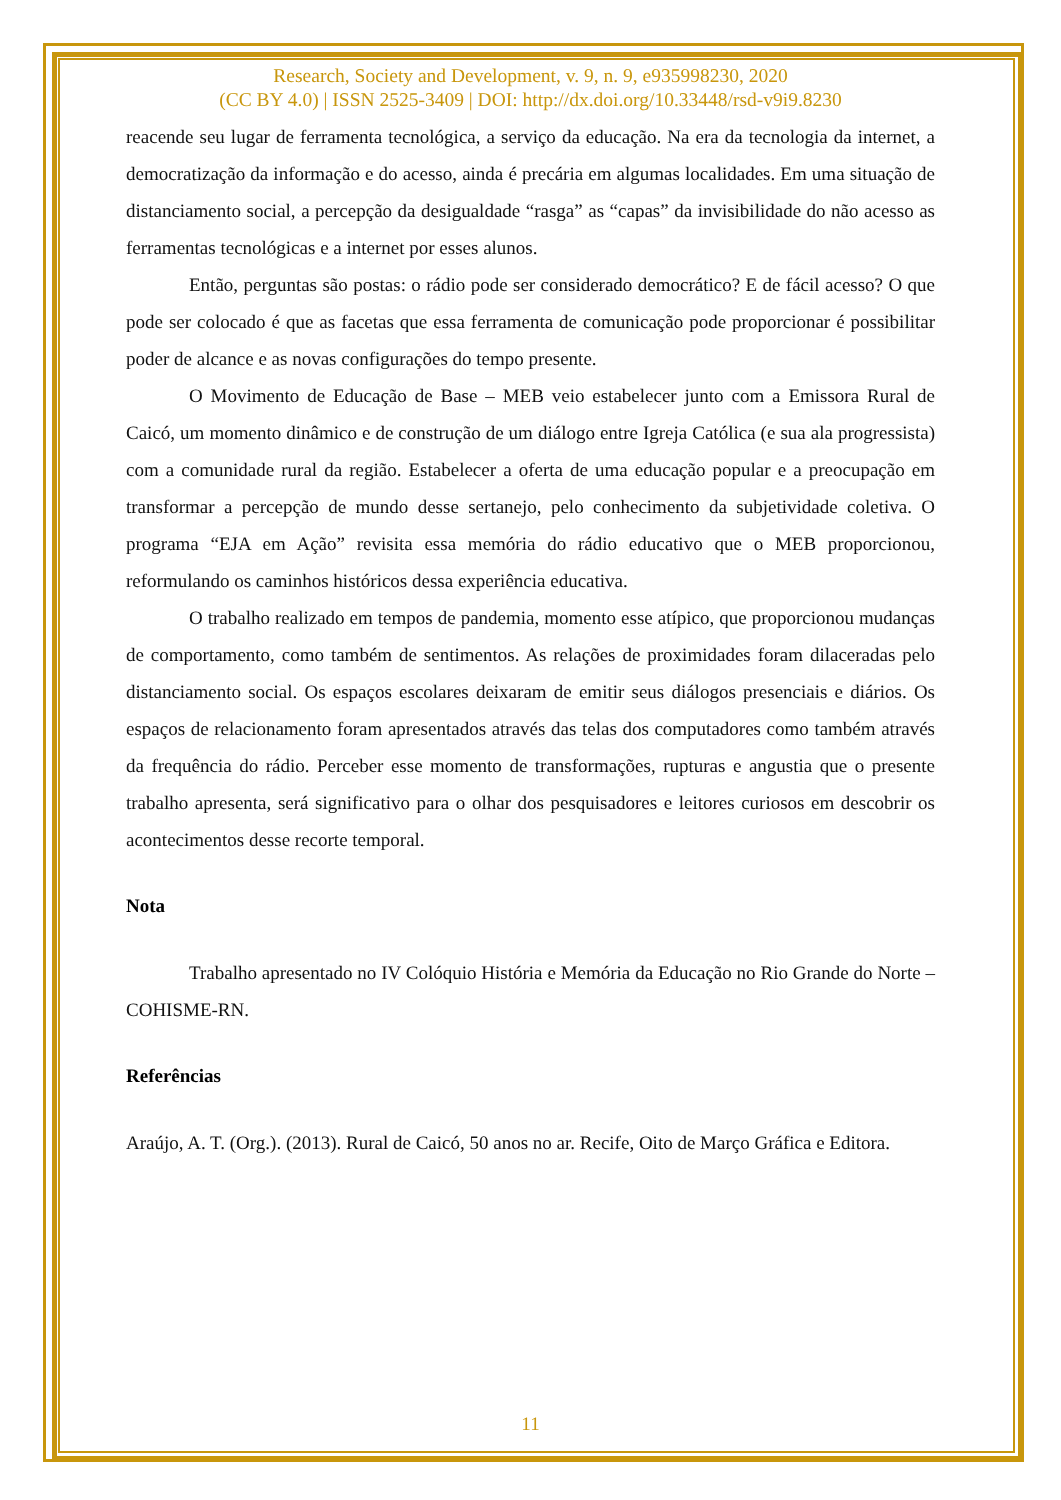Research, Society and Development, v. 9, n. 9, e935998230, 2020
(CC BY 4.0) | ISSN 2525-3409 | DOI: http://dx.doi.org/10.33448/rsd-v9i9.8230
reacende seu lugar de ferramenta tecnológica, a serviço da educação. Na era da tecnologia da internet, a democratização da informação e do acesso, ainda é precária em algumas localidades. Em uma situação de distanciamento social, a percepção da desigualdade “rasga” as “capas” da invisibilidade do não acesso as ferramentas tecnológicas e a internet por esses alunos.
Então, perguntas são postas: o rádio pode ser considerado democrático? E de fácil acesso? O que pode ser colocado é que as facetas que essa ferramenta de comunicação pode proporcionar é possibilitar poder de alcance e as novas configurações do tempo presente.
O Movimento de Educação de Base – MEB veio estabelecer junto com a Emissora Rural de Caicó, um momento dinâmico e de construção de um diálogo entre Igreja Católica (e sua ala progressista) com a comunidade rural da região. Estabelecer a oferta de uma educação popular e a preocupação em transformar a percepção de mundo desse sertanejo, pelo conhecimento da subjetividade coletiva. O programa “EJA em Ação” revisita essa memória do rádio educativo que o MEB proporcionou, reformulando os caminhos históricos dessa experiência educativa.
O trabalho realizado em tempos de pandemia, momento esse atípico, que proporcionou mudanças de comportamento, como também de sentimentos. As relações de proximidades foram dilaceradas pelo distanciamento social. Os espaços escolares deixaram de emitir seus diálogos presenciais e diários. Os espaços de relacionamento foram apresentados através das telas dos computadores como também através da frequência do rádio. Perceber esse momento de transformações, rupturas e angustia que o presente trabalho apresenta, será significativo para o olhar dos pesquisadores e leitores curiosos em descobrir os acontecimentos desse recorte temporal.
Nota
Trabalho apresentado no IV Colóquio História e Memória da Educação no Rio Grande do Norte – COHISME-RN.
Referências
Araújo, A. T. (Org.). (2013). Rural de Caicó, 50 anos no ar. Recife, Oito de Março Gráfica e Editora.
11